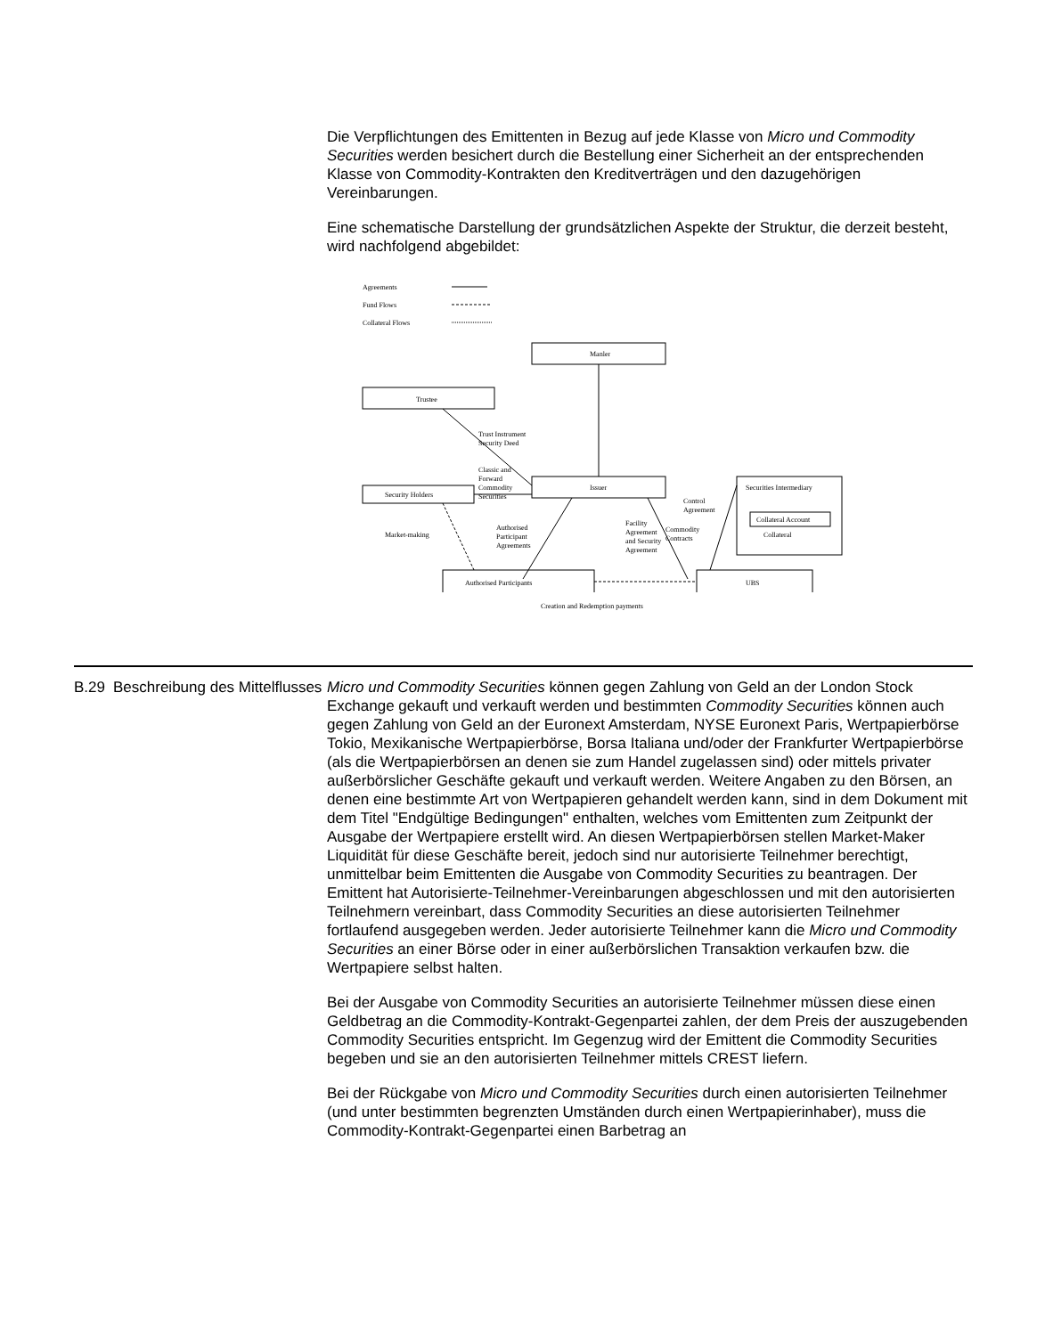Die Verpflichtungen des Emittenten in Bezug auf jede Klasse von Micro und Commodity Securities werden besichert durch die Bestellung einer Sicherheit an der entsprechenden Klasse von Commodity-Kontrakten den Kreditverträgen und den dazugehörigen Vereinbarungen.
Eine schematische Darstellung der grundsätzlichen Aspekte der Struktur, die derzeit besteht, wird nachfolgend abgebildet:
Agreements
Fund Flows
Collateral Flows
Manler
Trustee
Trust Instrument
Security Deed
Classic and
Forward
Commodity
Securities
Issuer
Security Holders
Securities Intermediary
Collateral Account
Collateral
Control
Agreement
Market-making
Authorised
Participant
Agreements
Facility
Agreement
and Security
Agreement
Commodity
Contracts
Authorised Participants
UBS
Creation and Redemption payments
| B.29 | Beschreibung des Mittelflusses | Micro und Commodity Securities können gegen Zahlung von Geld an der London Stock Exchange gekauft und verkauft werden und bestimmten Commodity Securities können auch gegen Zahlung von Geld an der Euronext Amsterdam, NYSE Euronext Paris, Wertpapierbörse Tokio, Mexikanische Wertpapierbörse, Borsa Italiana und/oder der Frankfurter Wertpapierbörse (als die Wertpapierbörsen an denen sie zum Handel zugelassen sind) oder mittels privater außerbörslicher Geschäfte gekauft und verkauft werden. Weitere Angaben zu den Börsen, an denen eine bestimmte Art von Wertpapieren gehandelt werden kann, sind in dem Dokument mit dem Titel "Endgültige Bedingungen" enthalten, welches vom Emittenten zum Zeitpunkt der Ausgabe der Wertpapiere erstellt wird. An diesen Wertpapierbörsen stellen Market-Maker Liquidität für diese Geschäfte bereit, jedoch sind nur autorisierte Teilnehmer berechtigt, unmittelbar beim Emittenten die Ausgabe von Commodity Securities zu beantragen. Der Emittent hat Autorisierte-Teilnehmer-Vereinbarungen abgeschlossen und mit den autorisierten Teilnehmern vereinbart, dass Commodity Securities an diese autorisierten Teilnehmer fortlaufend ausgegeben werden. Jeder autorisierte Teilnehmer kann die Micro und Commodity Securities an einer Börse oder in einer außerbörslichen Transaktion verkaufen bzw. die Wertpapiere selbst halten. Bei der Ausgabe von Commodity Securities an autorisierte Teilnehmer müssen diese einen Geldbetrag an die Commodity-Kontrakt-Gegenpartei zahlen, der dem Preis der auszugebenden Commodity Securities entspricht. Im Gegenzug wird der Emittent die Commodity Securities begeben und sie an den autorisierten Teilnehmer mittels CREST liefern. Bei der Rückgabe von Micro und Commodity Securities durch einen autorisierten Teilnehmer (und unter bestimmten begrenzten Umständen durch einen Wertpapierinhaber), muss die Commodity-Kontrakt-Gegenpartei einen Barbetrag an |